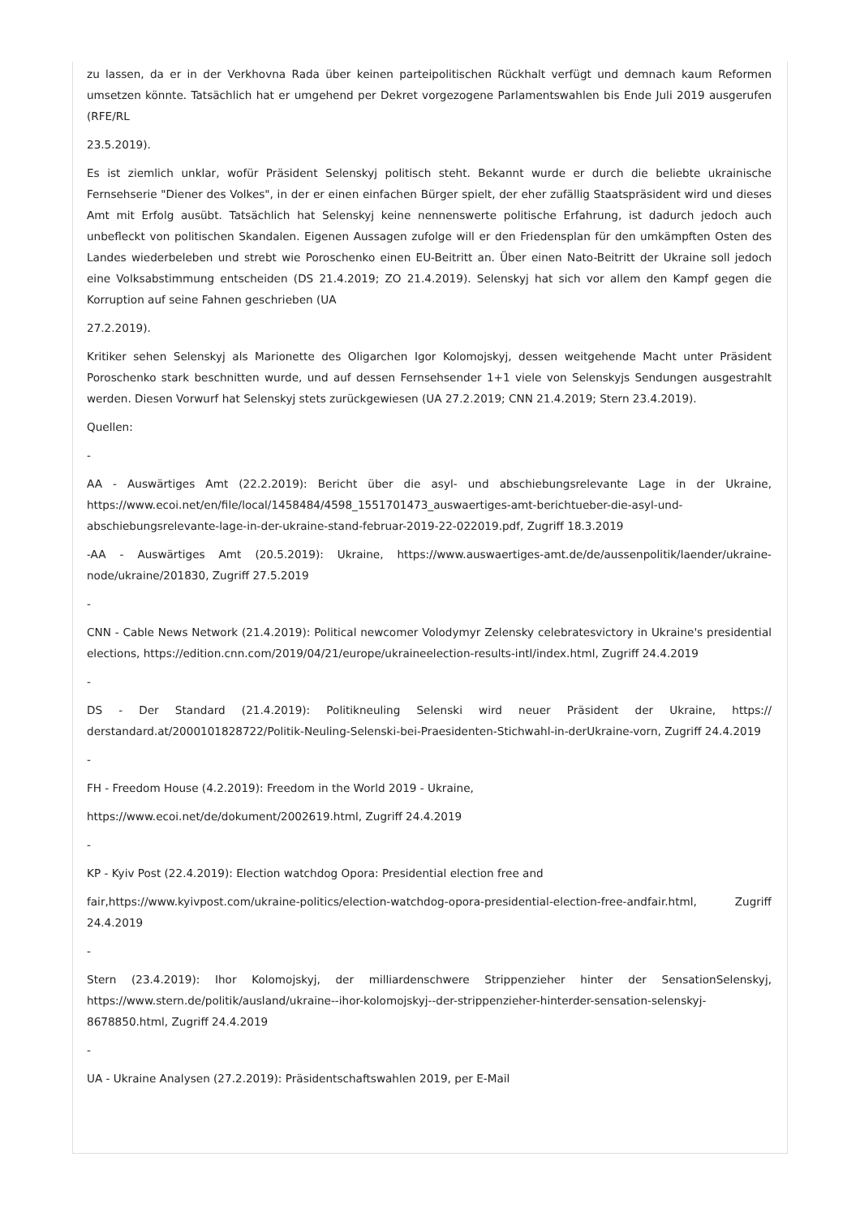zu lassen, da er in der Verkhovna Rada über keinen parteipolitischen Rückhalt verfügt und demnach kaum Reformen umsetzen könnte. Tatsächlich hat er umgehend per Dekret vorgezogene Parlamentswahlen bis Ende Juli 2019 ausgerufen (RFE/RL
23.5.2019).
Es ist ziemlich unklar, wofür Präsident Selenskyj politisch steht. Bekannt wurde er durch die beliebte ukrainische Fernsehserie "Diener des Volkes", in der er einen einfachen Bürger spielt, der eher zufällig Staatspräsident wird und dieses Amt mit Erfolg ausübt. Tatsächlich hat Selenskyj keine nennenswerte politische Erfahrung, ist dadurch jedoch auch unbefleckt von politischen Skandalen. Eigenen Aussagen zufolge will er den Friedensplan für den umkämpften Osten des Landes wiederbeleben und strebt wie Poroschenko einen EU-Beitritt an. Über einen Nato-Beitritt der Ukraine soll jedoch eine Volksabstimmung entscheiden (DS 21.4.2019; ZO 21.4.2019). Selenskyj hat sich vor allem den Kampf gegen die Korruption auf seine Fahnen geschrieben (UA
27.2.2019).
Kritiker sehen Selenskyj als Marionette des Oligarchen Igor Kolomojskyj, dessen weitgehende Macht unter Präsident Poroschenko stark beschnitten wurde, und auf dessen Fernsehsender 1+1 viele von Selenskyjs Sendungen ausgestrahlt werden. Diesen Vorwurf hat Selenskyj stets zurückgewiesen (UA 27.2.2019; CNN 21.4.2019; Stern 23.4.2019).
Quellen:
-
AA - Auswärtiges Amt (22.2.2019): Bericht über die asyl- und abschiebungsrelevante Lage in der Ukraine, https://www.ecoi.net/en/file/local/1458484/4598_1551701473_auswaertiges-amt-berichtueber-die-asyl-und-abschiebungsrelevante-lage-in-der-ukraine-stand-februar-2019-22-022019.pdf, Zugriff 18.3.2019
-AA - Auswärtiges Amt (20.5.2019): Ukraine, https://www.auswaertiges-amt.de/de/aussenpolitik/laender/ukraine-node/ukraine/201830, Zugriff 27.5.2019
-
CNN - Cable News Network (21.4.2019): Political newcomer Volodymyr Zelensky celebratesvictory in Ukraine's presidential elections, https://edition.cnn.com/2019/04/21/europe/ukraineelection-results-intl/index.html, Zugriff 24.4.2019
-
DS - Der Standard (21.4.2019): Politikneuling Selenski wird neuer Präsident der Ukraine, https:// derstandard.at/2000101828722/Politik-Neuling-Selenski-bei-Praesidenten-Stichwahl-in-derUkraine-vorn, Zugriff 24.4.2019
-
FH - Freedom House (4.2.2019): Freedom in the World 2019 - Ukraine,
https://www.ecoi.net/de/dokument/2002619.html, Zugriff 24.4.2019
-
KP - Kyiv Post (22.4.2019): Election watchdog Opora: Presidential election free and
fair,https://www.kyivpost.com/ukraine-politics/election-watchdog-opora-presidential-election-free-andfair.html, Zugriff 24.4.2019
-
Stern (23.4.2019): Ihor Kolomojskyj, der milliardenschwere Strippenzieher hinter der SensationSelenskyj, https://www.stern.de/politik/ausland/ukraine--ihor-kolomojskyj--der-strippenzieher-hinterder-sensation-selenskyj-8678850.html, Zugriff 24.4.2019
-
UA - Ukraine Analysen (27.2.2019): Präsidentschaftswahlen 2019, per E-Mail